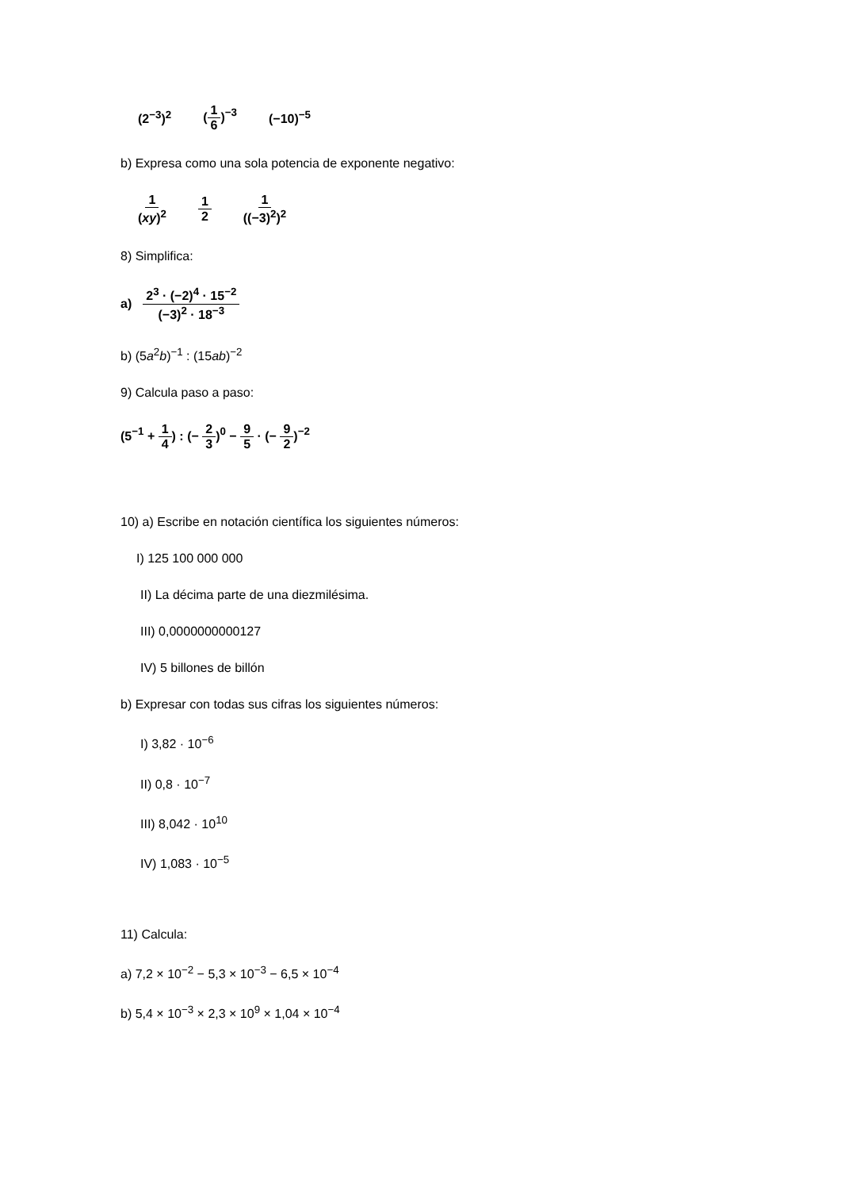(2<sup>−3</sup>)<sup>2</sup> (1 6)<sup>−3</sup> (−10)<sup>−5</sup>
b) Expresa como una sola potencia de exponente negativo:
1 (xy)<sup>2</sup> 1 2 1 ((−3)<sup>2</sup>)<sup>2</sup>
8) Simplifica:
a) 2<sup>3</sup> · (−2)<sup>4</sup> · 15<sup>−2</sup> (−3)<sup>2</sup> · 18<sup>−3</sup>
b) (5a<sup>2</sup>b)<sup>−1</sup> : (15ab)<sup>−2</sup>
9) Calcula paso a paso:
(5<sup>−1</sup> + 1 4) : (− 2 3)<sup>0</sup> − 9 5 · (− 9 2)<sup>−2</sup>
10) a) Escribe en notación científica los siguientes números:
I) 125 100 000 000
II) La décima parte de una diezmilésima.
III) 0,0000000000127
IV) 5 billones de billón
b) Expresar con todas sus cifras los siguientes números:
I) 3,82 · 10<sup>−6</sup>
II) 0,8 · 10<sup>−7</sup>
III) 8,042 · 10<sup>10</sup>
IV) 1,083 · 10<sup>−5</sup>
11) Calcula:
a) 7,2 × 10<sup>−2</sup> − 5,3 × 10<sup>−3</sup> − 6,5 × 10<sup>−4</sup>
b) 5,4 × 10<sup>−3</sup> × 2,3 × 10<sup>9</sup> × 1,04 × 10<sup>−4</sup>